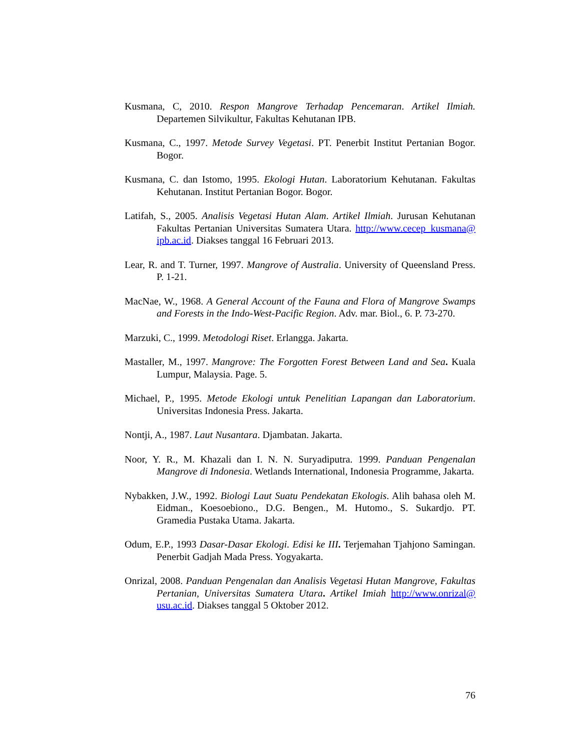Kusmana, C, 2010. Respon Mangrove Terhadap Pencemaran. Artikel Ilmiah. Departemen Silvikultur, Fakultas Kehutanan IPB.
Kusmana, C., 1997. Metode Survey Vegetasi. PT. Penerbit Institut Pertanian Bogor. Bogor.
Kusmana, C. dan Istomo, 1995. Ekologi Hutan. Laboratorium Kehutanan. Fakultas Kehutanan. Institut Pertanian Bogor. Bogor.
Latifah, S., 2005. Analisis Vegetasi Hutan Alam. Artikel Ilmiah. Jurusan Kehutanan Fakultas Pertanian Universitas Sumatera Utara. http://www.cecep_kusmana@ ipb.ac.id. Diakses tanggal 16 Februari 2013.
Lear, R. and T. Turner, 1997. Mangrove of Australia. University of Queensland Press. P. 1-21.
MacNae, W., 1968. A General Account of the Fauna and Flora of Mangrove Swamps and Forests in the Indo-West-Pacific Region. Adv. mar. Biol., 6. P. 73-270.
Marzuki, C., 1999. Metodologi Riset. Erlangga. Jakarta.
Mastaller, M., 1997. Mangrove: The Forgotten Forest Between Land and Sea. Kuala Lumpur, Malaysia. Page. 5.
Michael, P., 1995. Metode Ekologi untuk Penelitian Lapangan dan Laboratorium. Universitas Indonesia Press. Jakarta.
Nontji, A., 1987. Laut Nusantara. Djambatan. Jakarta.
Noor, Y. R., M. Khazali dan I. N. N. Suryadiputra. 1999. Panduan Pengenalan Mangrove di Indonesia. Wetlands International, Indonesia Programme, Jakarta.
Nybakken, J.W., 1992. Biologi Laut Suatu Pendekatan Ekologis. Alih bahasa oleh M. Eidman., Koesoebiono., D.G. Bengen., M. Hutomo., S. Sukardjo. PT. Gramedia Pustaka Utama. Jakarta.
Odum, E.P., 1993 Dasar-Dasar Ekologi. Edisi ke III. Terjemahan Tjahjono Samingan. Penerbit Gadjah Mada Press. Yogyakarta.
Onrizal, 2008. Panduan Pengenalan dan Analisis Vegetasi Hutan Mangrove, Fakultas Pertanian, Universitas Sumatera Utara. Artikel Imiah http://www.onrizal@ usu.ac.id. Diakses tanggal 5 Oktober 2012.
76